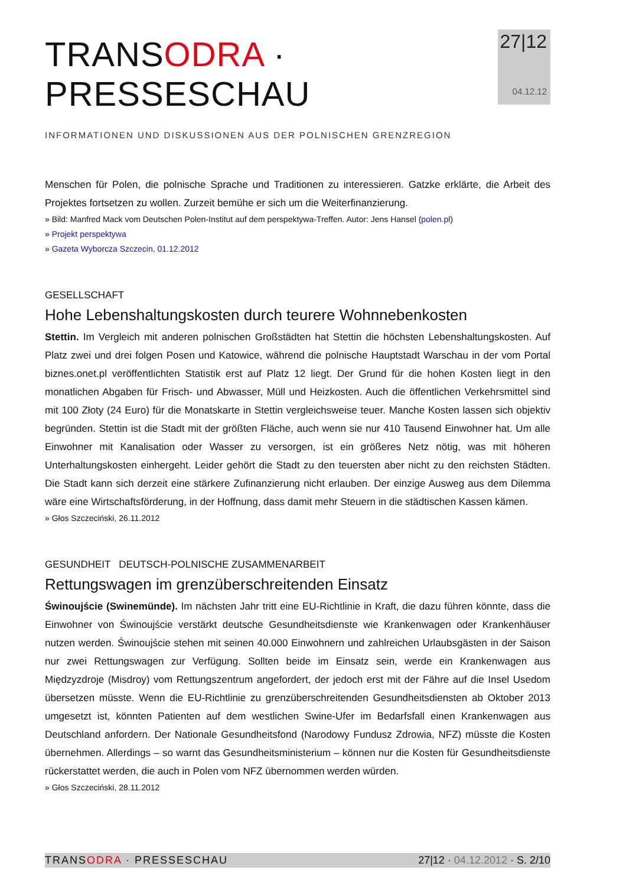TRANSODRA · PRESSESCHAU
INFORMATIONEN UND DISKUSSIONEN AUS DER POLNISCHEN GRENZREGION
27|12
04.12.12
Menschen für Polen, die polnische Sprache und Traditionen zu interessieren. Gatzke erklärte, die Arbeit des Projektes fortsetzen zu wollen. Zurzeit bemühe er sich um die Weiterfinanzierung.
» Bild: Manfred Mack vom Deutschen Polen-Institut auf dem perspektywa-Treffen. Autor: Jens Hansel (polen.pl)
» Projekt perspektywa
» Gazeta Wyborcza Szczecin, 01.12.2012
GESELLSCHAFT
Hohe Lebenshaltungskosten durch teurere Wohnnebenkosten
Stettin. Im Vergleich mit anderen polnischen Großstädten hat Stettin die höchsten Lebenshaltungskosten. Auf Platz zwei und drei folgen Posen und Katowice, während die polnische Hauptstadt Warschau in der vom Portal biznes.onet.pl veröffentlichten Statistik erst auf Platz 12 liegt. Der Grund für die hohen Kosten liegt in den monatlichen Abgaben für Frisch- und Abwasser, Müll und Heizkosten. Auch die öffentlichen Verkehrsmittel sind mit 100 Złoty (24 Euro) für die Monatskarte in Stettin vergleichsweise teuer. Manche Kosten lassen sich objektiv begründen. Stettin ist die Stadt mit der größten Fläche, auch wenn sie nur 410 Tausend Einwohner hat. Um alle Einwohner mit Kanalisation oder Wasser zu versorgen, ist ein größeres Netz nötig, was mit höheren Unterhaltungskosten einhergeht. Leider gehört die Stadt zu den teuersten aber nicht zu den reichsten Städten. Die Stadt kann sich derzeit eine stärkere Zufinanzierung nicht erlauben. Der einzige Ausweg aus dem Dilemma wäre eine Wirtschaftsförderung, in der Hoffnung, dass damit mehr Steuern in die städtischen Kassen kämen.
» Głos Szczeciński, 26.11.2012
GESUNDHEIT DEUTSCH-POLNISCHE ZUSAMMENARBEIT
Rettungswagen im grenzüberschreitenden Einsatz
Świnoujście (Swinemünde). Im nächsten Jahr tritt eine EU-Richtlinie in Kraft, die dazu führen könnte, dass die Einwohner von Świnoujście verstärkt deutsche Gesundheitsdienste wie Krankenwagen oder Krankenhäuser nutzen werden. Świnoujście stehen mit seinen 40.000 Einwohnern und zahlreichen Urlaubsgästen in der Saison nur zwei Rettungswagen zur Verfügung. Sollten beide im Einsatz sein, werde ein Krankenwagen aus Międzyzdroje (Misdroy) vom Rettungszentrum angefordert, der jedoch erst mit der Fähre auf die Insel Usedom übersetzen müsste. Wenn die EU-Richtlinie zu grenzüberschreitenden Gesundheitsdiensten ab Oktober 2013 umgesetzt ist, könnten Patienten auf dem westlichen Swine-Ufer im Bedarfsfall einen Krankenwagen aus Deutschland anfordern. Der Nationale Gesundheitsfond (Narodowy Fundusz Zdrowia, NFZ) müsste die Kosten übernehmen. Allerdings – so warnt das Gesundheitsministerium – können nur die Kosten für Gesundheitsdienste rückerstattet werden, die auch in Polen vom NFZ übernommen werden würden.
» Głos Szczeciński, 28.11.2012
TRANSODRA · PRESSESCHAU 27|12 · 04.12.2012 · S. 2/10